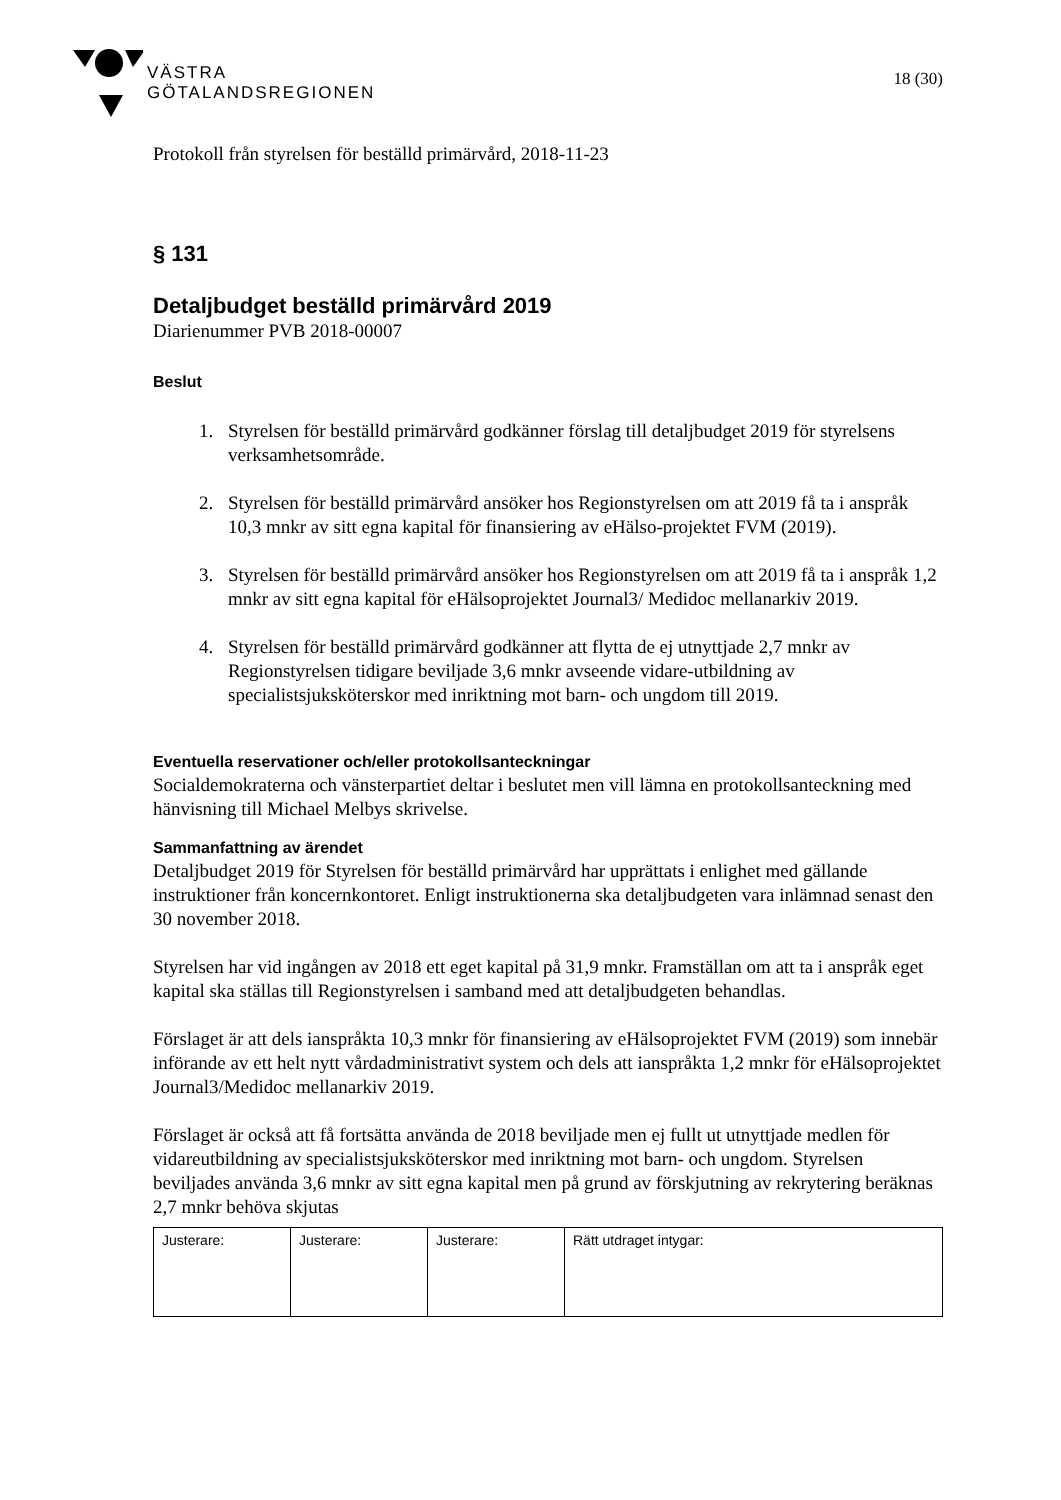VÄSTRA
GÖTALANDSREGIONEN
18 (30)
Protokoll från styrelsen för beställd primärvård, 2018-11-23
§ 131
Detaljbudget beställd primärvård 2019
Diarienummer PVB 2018-00007
Beslut
1. Styrelsen för beställd primärvård godkänner förslag till detaljbudget 2019 för styrelsens verksamhetsområde.
2. Styrelsen för beställd primärvård ansöker hos Regionstyrelsen om att 2019 få ta i anspråk 10,3 mnkr av sitt egna kapital för finansiering av eHälso-projektet FVM (2019).
3. Styrelsen för beställd primärvård ansöker hos Regionstyrelsen om att 2019 få ta i anspråk 1,2 mnkr av sitt egna kapital för eHälsoprojektet Journal3/ Medidoc mellanarkiv 2019.
4. Styrelsen för beställd primärvård godkänner att flytta de ej utnyttjade 2,7 mnkr av Regionstyrelsen tidigare beviljade 3,6 mnkr avseende vidare-utbildning av specialistsjuksköterskor med inriktning mot barn- och ungdom till 2019.
Eventuella reservationer och/eller protokollsanteckningar
Socialdemokraterna och vänsterpartiet deltar i beslutet men vill lämna en protokollsanteckning med hänvisning till Michael Melbys skrivelse.
Sammanfattning av ärendet
Detaljbudget 2019 för Styrelsen för beställd primärvård har upprättats i enlighet med gällande instruktioner från koncernkontoret. Enligt instruktionerna ska detaljbudgeten vara inlämnad senast den 30 november 2018.
Styrelsen har vid ingången av 2018 ett eget kapital på 31,9 mnkr. Framställan om att ta i anspråk eget kapital ska ställas till Regionstyrelsen i samband med att detaljbudgeten behandlas.
Förslaget är att dels ianspråkta 10,3 mnkr för finansiering av eHälsoprojektet FVM (2019) som innebär införande av ett helt nytt vårdadministrativt system och dels att ianspråkta 1,2 mnkr för eHälsoprojektet Journal3/Medidoc mellanarkiv 2019.
Förslaget är också att få fortsätta använda de 2018 beviljade men ej fullt ut utnyttjade medlen för vidareutbildning av specialistsjuksköterskor med inriktning mot barn- och ungdom. Styrelsen beviljades använda 3,6 mnkr av sitt egna kapital men på grund av förskjutning av rekrytering beräknas 2,7 mnkr behöva skjutas
| Justerare: | Justerare: | Justerare: | Rätt utdraget intygar: |